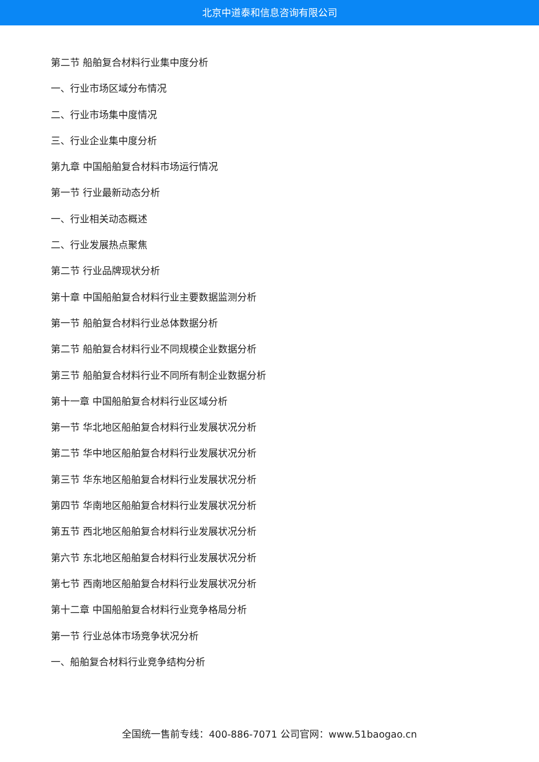北京中道泰和信息咨询有限公司
第二节 船舶复合材料行业集中度分析
一、行业市场区域分布情况
二、行业市场集中度情况
三、行业企业集中度分析
第九章 中国船舶复合材料市场运行情况
第一节 行业最新动态分析
一、行业相关动态概述
二、行业发展热点聚焦
第二节 行业品牌现状分析
第十章 中国船舶复合材料行业主要数据监测分析
第一节 船舶复合材料行业总体数据分析
第二节 船舶复合材料行业不同规模企业数据分析
第三节 船舶复合材料行业不同所有制企业数据分析
第十一章 中国船舶复合材料行业区域分析
第一节 华北地区船舶复合材料行业发展状况分析
第二节 华中地区船舶复合材料行业发展状况分析
第三节 华东地区船舶复合材料行业发展状况分析
第四节 华南地区船舶复合材料行业发展状况分析
第五节 西北地区船舶复合材料行业发展状况分析
第六节 东北地区船舶复合材料行业发展状况分析
第七节 西南地区船舶复合材料行业发展状况分析
第十二章 中国船舶复合材料行业竞争格局分析
第一节 行业总体市场竞争状况分析
一、船舶复合材料行业竞争结构分析
全国统一售前专线：400-886-7071 公司官网：www.51baogao.cn